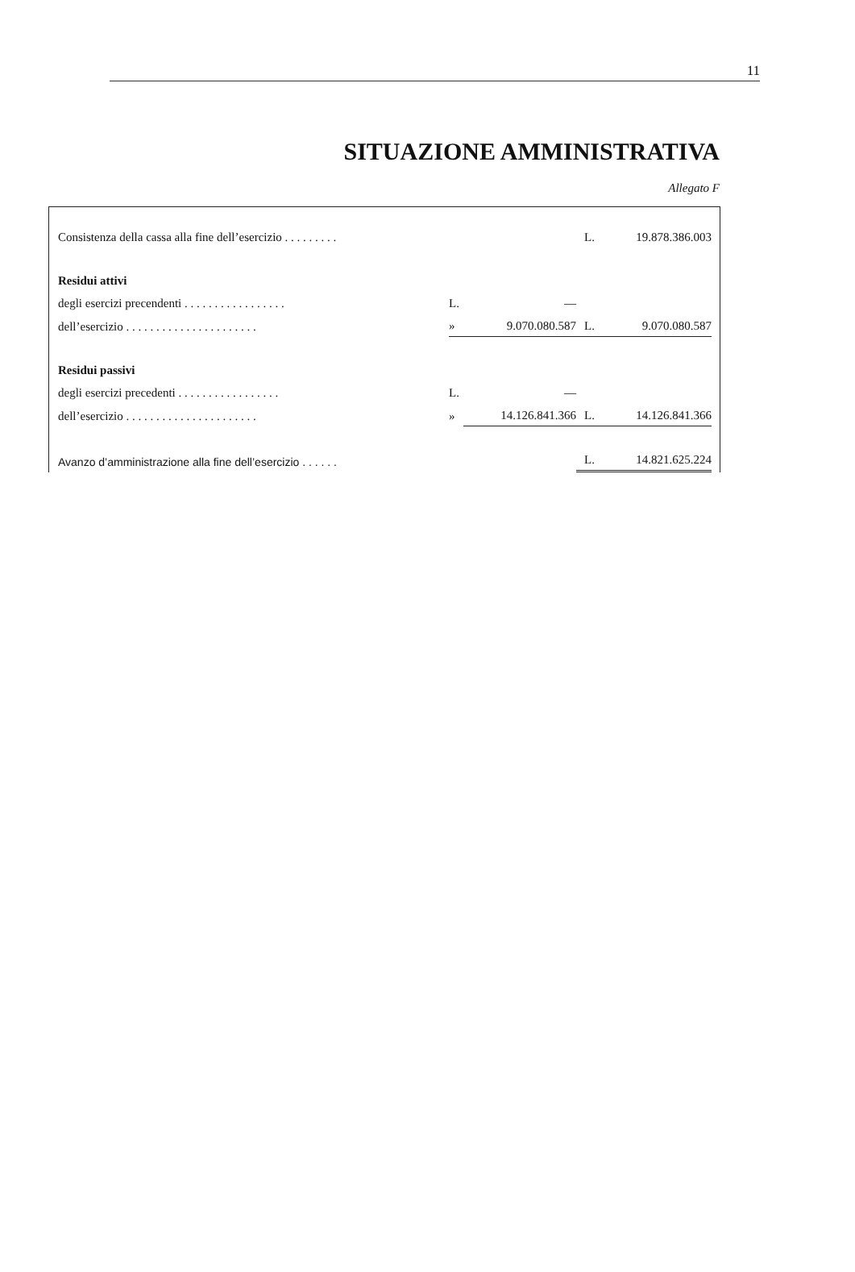11
SITUAZIONE AMMINISTRATIVA
Allegato F
| Consistenza della cassa alla fine dell’esercizio . . . . . . . . . | | | L. | 19.878.386.003 |
| Residui attivi | | | | |
| degli esercizi precendenti . . . . . . . . . . . . . . . . . | L. | — | | |
| dell’esercizio . . . . . . . . . . . . . . . . . . . . . . | » | 9.070.080.587 | L. | 9.070.080.587 |
| Residui passivi | | | | |
| degli esercizi precedenti . . . . . . . . . . . . . . . . . | L. | — | | |
| dell’esercizio . . . . . . . . . . . . . . . . . . . . . . | » | 14.126.841.366 | L. | 14.126.841.366 |
| Avanzo d’amministrazione alla fine dell’esercizio . . . . . . | | | L. | 14.821.625.224 |